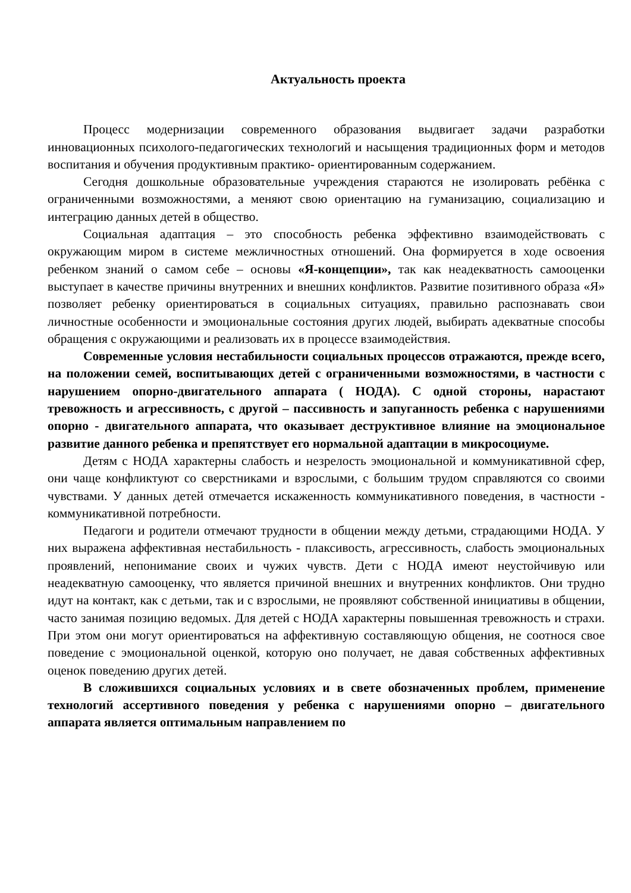Актуальность проекта
Процесс модернизации современного образования выдвигает задачи разработки инновационных психолого-педагогических технологий и насыщения традиционных форм и методов воспитания и обучения продуктивным практико- ориентированным содержанием.
Сегодня дошкольные образовательные учреждения стараются не изолировать ребёнка с ограниченными возможностями, а меняют свою ориентацию на гуманизацию, социализацию и интеграцию данных детей в общество.
Социальная адаптация – это способность ребенка эффективно взаимодействовать с окружающим миром в системе межличностных отношений. Она формируется в ходе освоения ребенком знаний о самом себе – основы «Я-концепции», так как неадекватность самооценки выступает в качестве причины внутренних и внешних конфликтов. Развитие позитивного образа «Я» позволяет ребенку ориентироваться в социальных ситуациях, правильно распознавать свои личностные особенности и эмоциональные состояния других людей, выбирать адекватные способы обращения с окружающими и реализовать их в процессе взаимодействия.
Современные условия нестабильности социальных процессов отражаются, прежде всего, на положении семей, воспитывающих детей с ограниченными возможностями, в частности с нарушением опорно-двигательного аппарата ( НОДА). С одной стороны, нарастают тревожность и агрессивность, с другой – пассивность и запуганность ребенка с нарушениями опорно - двигательного аппарата, что оказывает деструктивное влияние на эмоциональное развитие данного ребенка и препятствует его нормальной адаптации в микросоциуме.
Детям с НОДА характерны слабость и незрелость эмоциональной и коммуникативной сфер, они чаще конфликтуют со сверстниками и взрослыми, с большим трудом справляются со своими чувствами. У данных детей отмечается искаженность коммуникативного поведения, в частности - коммуникативной потребности.
Педагоги и родители отмечают трудности в общении между детьми, страдающими НОДА. У них выражена аффективная нестабильность - плаксивость, агрессивность, слабость эмоциональных проявлений, непонимание своих и чужих чувств. Дети с НОДА имеют неустойчивую или неадекватную самооценку, что является причиной внешних и внутренних конфликтов. Они трудно идут на контакт, как с детьми, так и с взрослыми, не проявляют собственной инициативы в общении, часто занимая позицию ведомых. Для детей с НОДА характерны повышенная тревожность и страхи. При этом они могут ориентироваться на аффективную составляющую общения, не соотнося свое поведение с эмоциональной оценкой, которую оно получает, не давая собственных аффективных оценок поведению других детей.
В сложившихся социальных условиях и в свете обозначенных проблем, применение технологий ассертивного поведения у ребенка с нарушениями опорно – двигательного аппарата является оптимальным направлением по